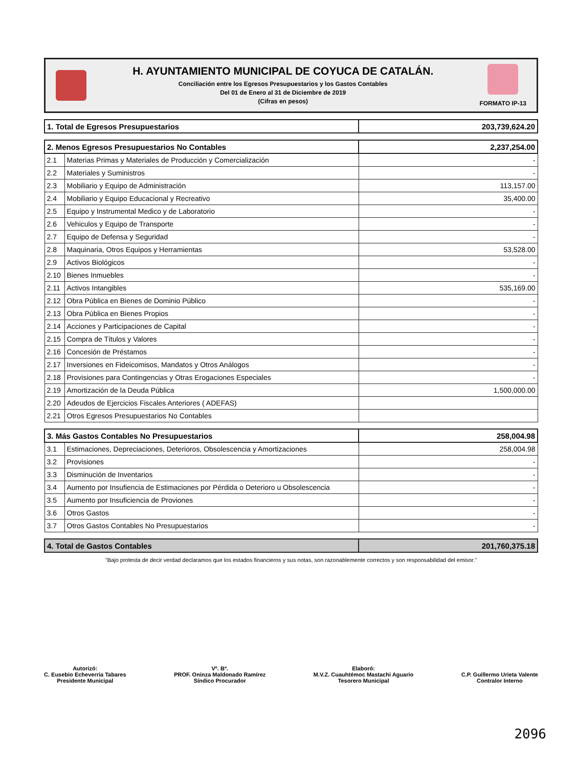H. AYUNTAMIENTO MUNICIPAL DE COYUCA DE CATALÁN.
Conciliación entre los Egresos Presupuestarios y los Gastos Contables
Del 01 de Enero al 31 de Diciembre de 2019
(Cifras en pesos)
FORMATO IP-13
| 1. Total de Egresos Presupuestarios | 203,739,624.20 |
| 2. Menos Egresos Presupuestarios No Contables | | 2,237,254.00 |
| 2.1 | Materias Primas y Materiales de Producción y Comercialización | - |
| 2.2 | Materiales y Suministros | - |
| 2.3 | Mobiliario y Equipo de Administración | 113,157.00 |
| 2.4 | Mobiliario y Equipo Educacional y Recreativo | 35,400.00 |
| 2.5 | Equipo y Instrumental Medico y de Laboratorio | - |
| 2.6 | Vehiculos y Equipo de Transporte | - |
| 2.7 | Equipo de Defensa y Seguridad | - |
| 2.8 | Maquinaria, Otros Equipos y Herramientas | 53,528.00 |
| 2.9 | Activos Biológicos | - |
| 2.10 | Bienes Inmuebles | - |
| 2.11 | Activos Intangibles | 535,169.00 |
| 2.12 | Obra Pública en Bienes de Dominio Público | - |
| 2.13 | Obra Pública en Bienes Propios | - |
| 2.14 | Acciones y Participaciones de Capital | - |
| 2.15 | Compra de Títulos y Valores | - |
| 2.16 | Concesión de Préstamos | - |
| 2.17 | Inversiones en Fideicomisos, Mandatos y Otros Análogos | - |
| 2.18 | Provisiones para Contingencias y Otras Erogaciones Especiales | - |
| 2.19 | Amortización de la Deuda Pública | 1,500,000.00 |
| 2.20 | Adeudos de Ejercicios Fiscales Anteriores ( ADEFAS) | |
| 2.21 | Otros Egresos Presupuestarios No Contables | |
| 3. Más Gastos Contables No Presupuestarios | | 258,004.98 |
| 3.1 | Estimaciones, Depreciaciones, Deterioros, Obsolescencia y Amortizaciones | 258,004.98 |
| 3.2 | Provisiones | - |
| 3.3 | Disminución de Inventarios | - |
| 3.4 | Aumento por Insufiencia de Estimaciones por Pérdida o Deterioro u Obsolescencia | - |
| 3.5 | Aumento por Insuficiencia de Proviones | - |
| 3.6 | Otros Gastos | - |
| 3.7 | Otros Gastos Contables No Presupuestarios | - |
| 4. Total de Gastos Contables | 201,760,375.18 |
"Bajo protesta de decir verdad declaramos que los estados financieros y sus notas, son razonablemente correctos y son responsabilidad del emisor."
Autorizó:
C. Eusebio Echeverria Tabares
Presidente Municipal
Vº. Bº.
PROF. Oninza Maldonado Ramírez
Síndico Procurador
Elaboró:
M.V.Z. Cuauhtémoc Mastachi Aguario
Tesorero Municipal
C.P. Guillermo Urieta Valente
Contralor Interno
2096